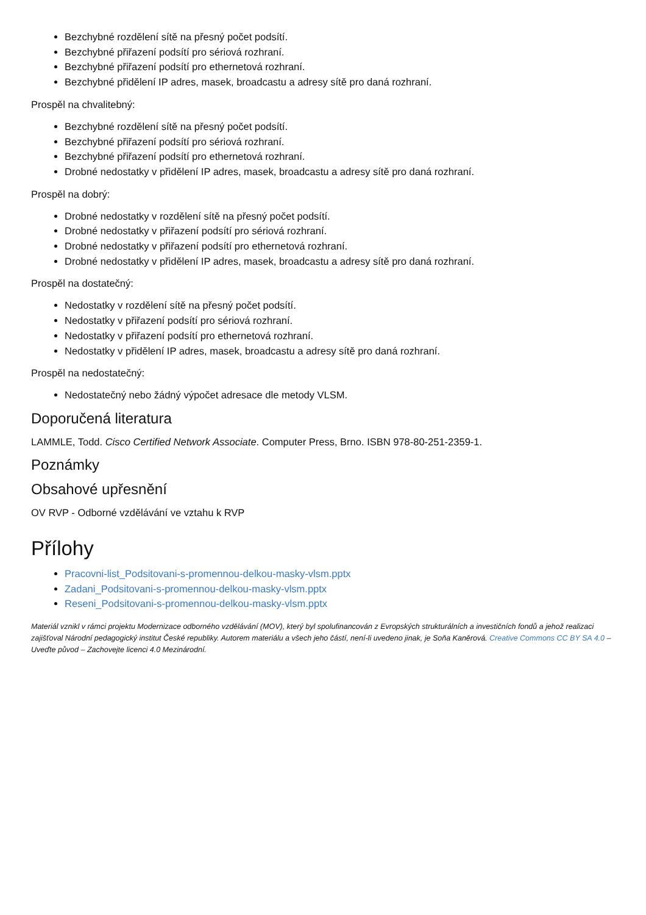Bezchybné rozdělení sítě na přesný počet podsítí.
Bezchybné přiřazení podsítí pro sériová rozhraní.
Bezchybné přiřazení podsítí pro ethernetová rozhraní.
Bezchybné přidělení IP adres, masek, broadcastu a adresy sítě pro daná rozhraní.
Prospěl na chvalitebný:
Bezchybné rozdělení sítě na přesný počet podsítí.
Bezchybné přiřazení podsítí pro sériová rozhraní.
Bezchybné přiřazení podsítí pro ethernetová rozhraní.
Drobné nedostatky v přidělení IP adres, masek, broadcastu a adresy sítě pro daná rozhraní.
Prospěl na dobrý:
Drobné nedostatky v rozdělení sítě na přesný počet podsítí.
Drobné nedostatky v přiřazení podsítí pro sériová rozhraní.
Drobné nedostatky v přiřazení podsítí pro ethernetová rozhraní.
Drobné nedostatky v přidělení IP adres, masek, broadcastu a adresy sítě pro daná rozhraní.
Prospěl na dostatečný:
Nedostatky v rozdělení sítě na přesný počet podsítí.
Nedostatky v přiřazení podsítí pro sériová rozhraní.
Nedostatky v přiřazení podsítí pro ethernetová rozhraní.
Nedostatky v přidělení IP adres, masek, broadcastu a adresy sítě pro daná rozhraní.
Prospěl na nedostatečný:
Nedostatečný nebo žádný výpočet adresace dle metody VLSM.
Doporučená literatura
LAMMLE, Todd. Cisco Certified Network Associate. Computer Press, Brno. ISBN 978-80-251-2359-1.
Poznámky
Obsahové upřesnění
OV RVP - Odborné vzdělávání ve vztahu k RVP
Přílohy
Pracovni-list_Podsitovani-s-promennou-delkou-masky-vlsm.pptx
Zadani_Podsitovani-s-promennou-delkou-masky-vlsm.pptx
Reseni_Podsitovani-s-promennou-delkou-masky-vlsm.pptx
Materiál vznikl v rámci projektu Modernizace odborného vzdělávání (MOV), který byl spolufinancován z Evropských strukturálních a investičních fondů a jehož realizaci zajišťoval Národní pedagogický institut České republiky. Autorem materiálu a všech jeho částí, není-li uvedeno jinak, je Soňa Kaněrová. Creative Commons CC BY SA 4.0 – Uveďte původ – Zachovejte licenci 4.0 Mezinárodní.